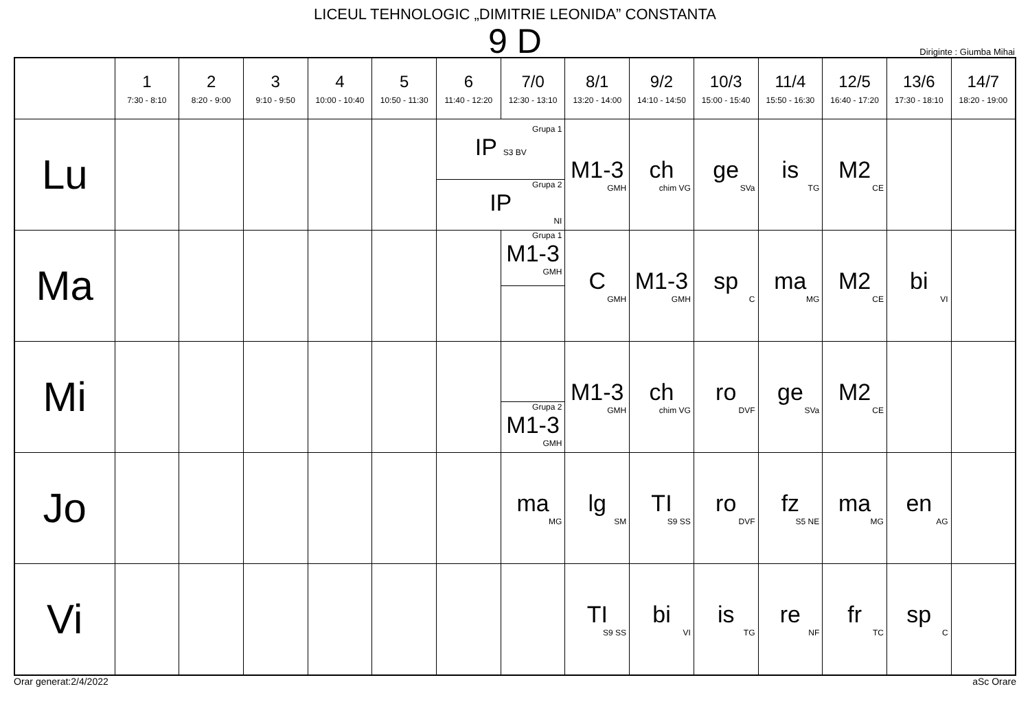LICEUL TEHNOLOGIC „DIMITRIE LEONIDA” CONSTANTA
9 D
Diriginte : Giumba Mihai
| | 1 7:30 - 8:10 | 2 8:20 - 9:00 | 3 9:10 - 9:50 | 4 10:00 - 10:40 | 5 10:50 - 11:30 | 6 11:40 - 12:20 | 7/0 12:30 - 13:10 | 8/1 13:20 - 14:00 | 9/2 14:10 - 14:50 | 10/3 15:00 - 15:40 | 11/4 15:50 - 16:30 | 12/5 16:40 - 17:20 | 13/6 17:30 - 18:10 | 14/7 18:20 - 19:00 |
| --- | --- | --- | --- | --- | --- | --- | --- | --- | --- | --- | --- | --- | --- | --- |
| Lu | | | | | | Grupa 1 IP S3 BV Grupa 2 IP NI | | M1-3 GMH | ch chim VG | ge SVa | is TG | M2 CE | | |
| Ma | | | | | | | Grupa 1 M1-3 GMH | C GMH | M1-3 GMH | sp C | ma MG | M2 CE | bi VI | |
| Mi | | | | | | | Grupa 2 M1-3 GMH | M1-3 GMH | ch chim VG | ro DVF | ge SVa | M2 CE | | |
| Jo | | | | | | | ma MG | lg SM | TI S9 SS | ro DVF | fz S5 NE | ma MG | en AG | |
| Vi | | | | | | | | TI S9 SS | bi VI | is TG | re NF | fr TC | sp C | |
Orar generat:2/4/2022 aSc Orare